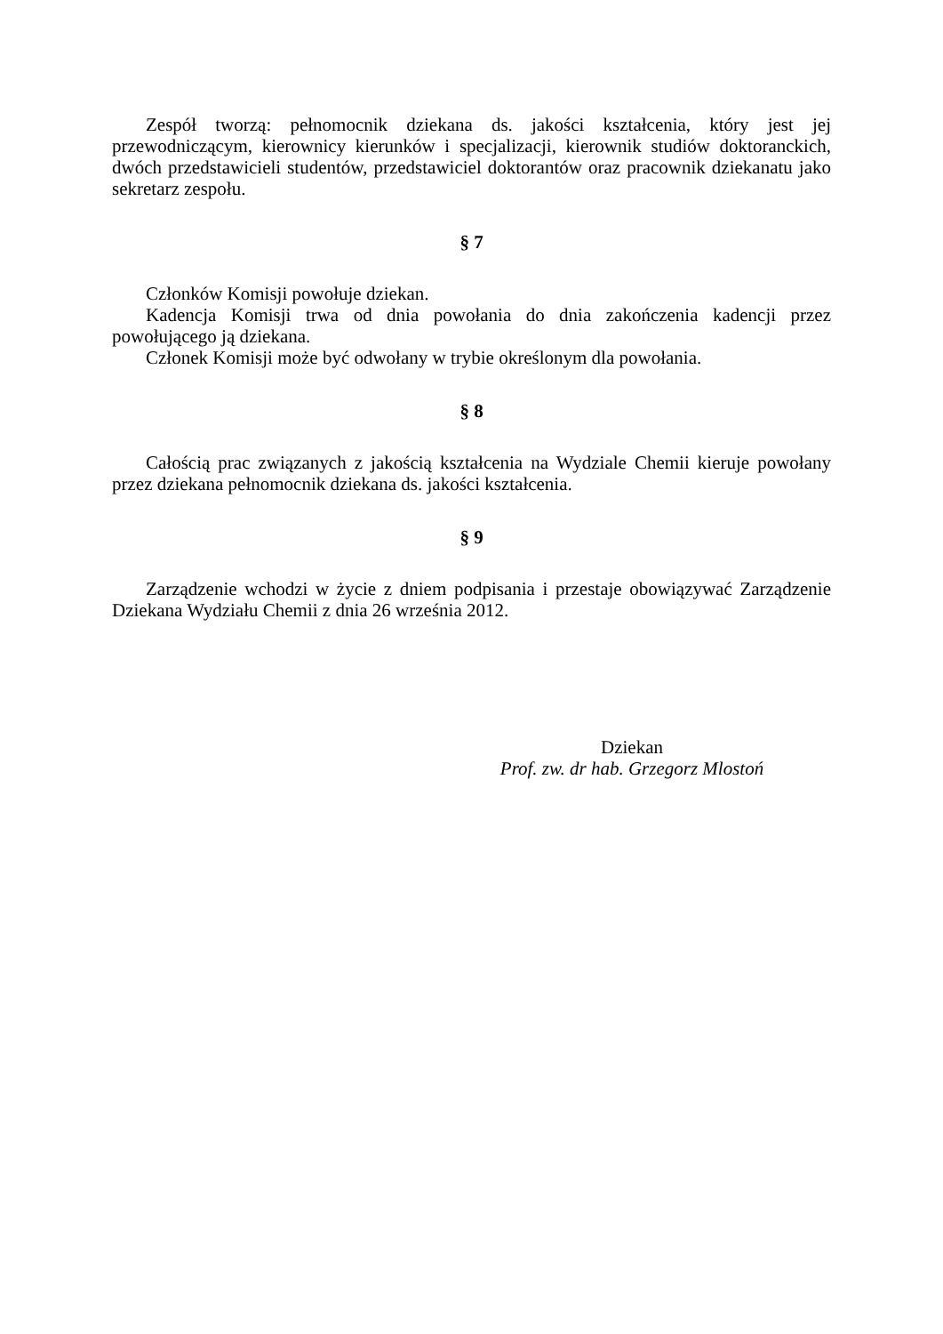Zespół tworzą: pełnomocnik dziekana ds. jakości kształcenia, który jest jej przewodniczącym, kierownicy kierunków i specjalizacji, kierownik studiów doktoranckich, dwóch przedstawicieli studentów, przedstawiciel doktorantów oraz pracownik dziekanatu jako sekretarz zespołu.
§ 7
Członków Komisji powołuje dziekan.
Kadencja Komisji trwa od dnia powołania do dnia zakończenia kadencji przez powołującego ją dziekana.
Członek Komisji może być odwołany w trybie określonym dla powołania.
§ 8
Całością prac związanych z jakością kształcenia na Wydziale Chemii kieruje powołany przez dziekana pełnomocnik dziekana ds. jakości kształcenia.
§ 9
Zarządzenie wchodzi w życie z dniem podpisania i przestaje obowiązywać Zarządzenie Dziekana Wydziału Chemii z dnia 26 września 2012.
Dziekan
Prof. zw. dr hab. Grzegorz Mlostoń